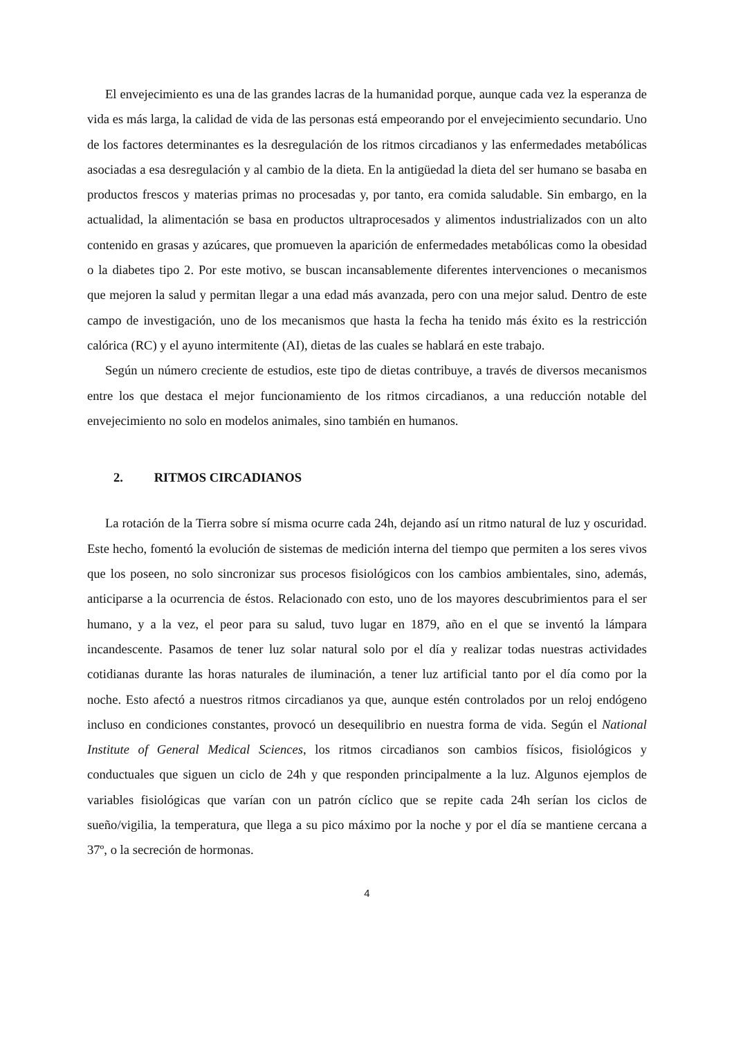El envejecimiento es una de las grandes lacras de la humanidad porque, aunque cada vez la esperanza de vida es más larga, la calidad de vida de las personas está empeorando por el envejecimiento secundario. Uno de los factores determinantes es la desregulación de los ritmos circadianos y las enfermedades metabólicas asociadas a esa desregulación y al cambio de la dieta. En la antigüedad la dieta del ser humano se basaba en productos frescos y materias primas no procesadas y, por tanto, era comida saludable. Sin embargo, en la actualidad, la alimentación se basa en productos ultraprocesados y alimentos industrializados con un alto contenido en grasas y azúcares, que promueven la aparición de enfermedades metabólicas como la obesidad o la diabetes tipo 2. Por este motivo, se buscan incansablemente diferentes intervenciones o mecanismos que mejoren la salud y permitan llegar a una edad más avanzada, pero con una mejor salud. Dentro de este campo de investigación, uno de los mecanismos que hasta la fecha ha tenido más éxito es la restricción calórica (RC) y el ayuno intermitente (AI), dietas de las cuales se hablará en este trabajo.
Según un número creciente de estudios, este tipo de dietas contribuye, a través de diversos mecanismos entre los que destaca el mejor funcionamiento de los ritmos circadianos, a una reducción notable del envejecimiento no solo en modelos animales, sino también en humanos.
2. RITMOS CIRCADIANOS
La rotación de la Tierra sobre sí misma ocurre cada 24h, dejando así un ritmo natural de luz y oscuridad. Este hecho, fomentó la evolución de sistemas de medición interna del tiempo que permiten a los seres vivos que los poseen, no solo sincronizar sus procesos fisiológicos con los cambios ambientales, sino, además, anticiparse a la ocurrencia de éstos. Relacionado con esto, uno de los mayores descubrimientos para el ser humano, y a la vez, el peor para su salud, tuvo lugar en 1879, año en el que se inventó la lámpara incandescente. Pasamos de tener luz solar natural solo por el día y realizar todas nuestras actividades cotidianas durante las horas naturales de iluminación, a tener luz artificial tanto por el día como por la noche. Esto afectó a nuestros ritmos circadianos ya que, aunque estén controlados por un reloj endógeno incluso en condiciones constantes, provocó un desequilibrio en nuestra forma de vida. Según el National Institute of General Medical Sciences, los ritmos circadianos son cambios físicos, fisiológicos y conductuales que siguen un ciclo de 24h y que responden principalmente a la luz. Algunos ejemplos de variables fisiológicas que varían con un patrón cíclico que se repite cada 24h serían los ciclos de sueño/vigilia, la temperatura, que llega a su pico máximo por la noche y por el día se mantiene cercana a 37º, o la secreción de hormonas.
4